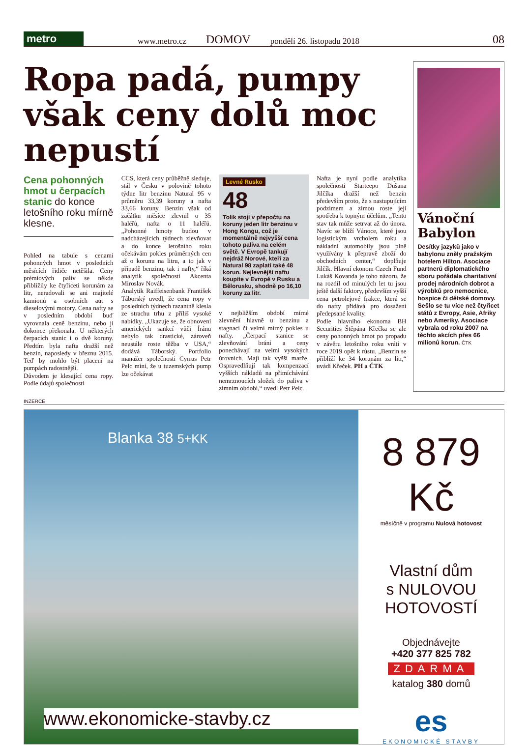metro
www.metro.cz DOMOV pondělí 26. listopadu 2018 08
Ropa padá, pumpy však ceny dolů moc nepustí
Cena pohonných hmot u čerpacích stanic do konce letošního roku mírně klesne.
Pohled na tabule s cenami pohonných hmot v posledních měsících řidiče netěšila. Ceny prémiových paliv se někde přiblížily ke čtyřiceti korunám za litr, neradovali se ani majitelé kamionů a osobních aut s dieselovými motory. Cena nafty se v posledním období buď vyrovnala ceně benzinu, nebo ji dokonce překonala. U některých čerpacích stanic i o dvě koruny. Předtím byla nafta dražší než benzin, naposledy v březnu 2015. Teď by mohlo být placení na pumpách radostnější.
Důvodem je klesající cena ropy. Podle údajů společnosti
CCS, která ceny průběžně sleduje, stál v Česku v polovině tohoto týdne litr benzinu Natural 95 v průměru 33,39 koruny a nafta 33,66 koruny. Benzin však od začátku měsíce zlevnil o 35 haléřů, nafta o 11 haléřů. „Pohonné hmoty budou v nadcházejících týdnech zlevňovat a do konce letošního roku očekávám pokles průměrných cen až o korunu na litru, a to jak v případě benzinu, tak i nafty,“ říká analytik společnosti Akcenta Miroslav Novák.
Analytik Raiffeisenbank František Táborský uvedl, že cena ropy v posledních týdnech razantně klesla ze strachu trhu z příliš vysoké nabídky. „Ukazuje se, že obnovení amerických sankcí vůči Íránu nebylo tak drastické, zároveň neustále roste těžba v USA,“ dodává Táborský. Portfolio manažer společnosti Cyrrus Petr Pelc míní, že u tuzemských pump lze očekávat
Levné Rusko
48
Tolik stojí v přepočtu na koruny jeden litr benzinu v Hong Kongu, což je momentálně nejvyšší cena tohoto paliva na celém světě. V Evropě tankují nejdráž Norové, kteří za Natural 98 zaplatí také 48 korun. Nejlevnější naftu koupíte v Evropě v Rusku a Bělorusku, shodně po 16,10 koruny za litr.
v nejbližším období mírné zlevnění hlavně u benzinu a stagnaci či velmi mírný pokles u nafty. „Čerpací stanice se zlevňování brání a ceny ponechávají na velmi vysokých úrovních. Mají tak vyšší marže. Ospravedlňují tak kompenzací vyšších nákladů na přimíchávání nemrznoucích složek do paliva v zimním období,“ uvedl Petr Pelc.
Nafta je nyní podle analytika společnosti Starteepo Dušana Jilčíka dražší než benzin především proto, že s nastupujícím podzimem a zimou roste její spotřeba k topným účelům. „Tento stav tak může setrvat až do února. Navíc se blíží Vánoce, které jsou logistickým vrcholem roku a nákladní automobily jsou plně využívány k přepravě zboží do obchodních center,“ doplňuje Jilčík. Hlavní ekonom Czech Fund Lukáš Kovanda je toho názoru, že na rozdíl od minulých let tu jsou ještě další faktory, především vyšší cena petrolejové frakce, která se do nafty přidává pro dosažení předepsané kvality.
Podle hlavního ekonoma BH Securities Štěpána Křečka se ale ceny pohonných hmot po propadu v závěru letošního roku vrátí v roce 2019 opět k růstu. „Benzin se přiblíží ke 34 korunám za litr,“ uvádí Křeček. PH a ČTK
Vánoční Babylon
Desítky jazyků jako v babylonu zněly pražským hotelem Hilton. Asociace partnerů diplomatického sboru pořádala charitativní prodej národních dobrot a výrobků pro nemocnice, hospice či dětské domovy. Sešlo se tu více než čtyřicet států z Evropy, Asie, Afriky nebo Ameriky. Asociace vybrala od roku 2007 na těchto akcích přes 66 milionů korun. ČTK
INZERCE
Blanka 38 5+KK
www.ekonomicke-stavby.cz
8 879 Kč
měsíčně v programu Nulová hotovost
Vlastní dům
s NULOVOU
HOTOVOSTÍ
Objednávejte
+420 377 825 782
ZDARMA
katalog 380 domů
es
EKONOMICKÉ STAVBY